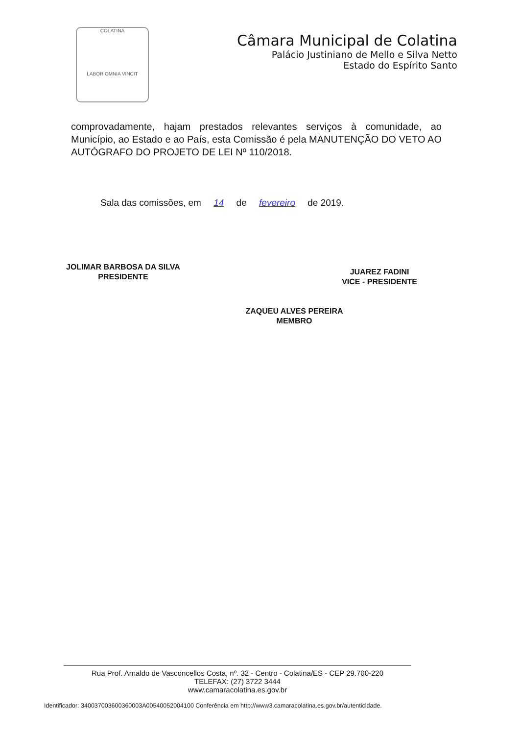COLATINA
LABOR OMNIA VINCIT
Câmara Municipal de Colatina
Palácio Justiniano de Mello e Silva Netto
Estado do Espírito Santo
comprovadamente, hajam prestados relevantes serviços à comunidade, ao Município, ao Estado e ao País, esta Comissão é pela MANUTENÇÃO DO VETO AO AUTÓGRAFO DO PROJETO DE LEI Nº 110/2018.
Sala das comissões, em 14 de fevereiro de 2019.
JOLIMAR BARBOSA DA SILVA
PRESIDENTE
JUAREZ FADINI
VICE - PRESIDENTE
ZAQUEU ALVES PEREIRA
MEMBRO
Rua Prof. Arnaldo de Vasconcellos Costa, nº. 32 - Centro - Colatina/ES - CEP 29.700-220
TELEFAX: (27) 3722 3444
www.camaracolatina.es.gov.br
Identificador: 340037003600360003A00540052004100 Conferência em http://www3.camaracolatina.es.gov.br/autenticidade.